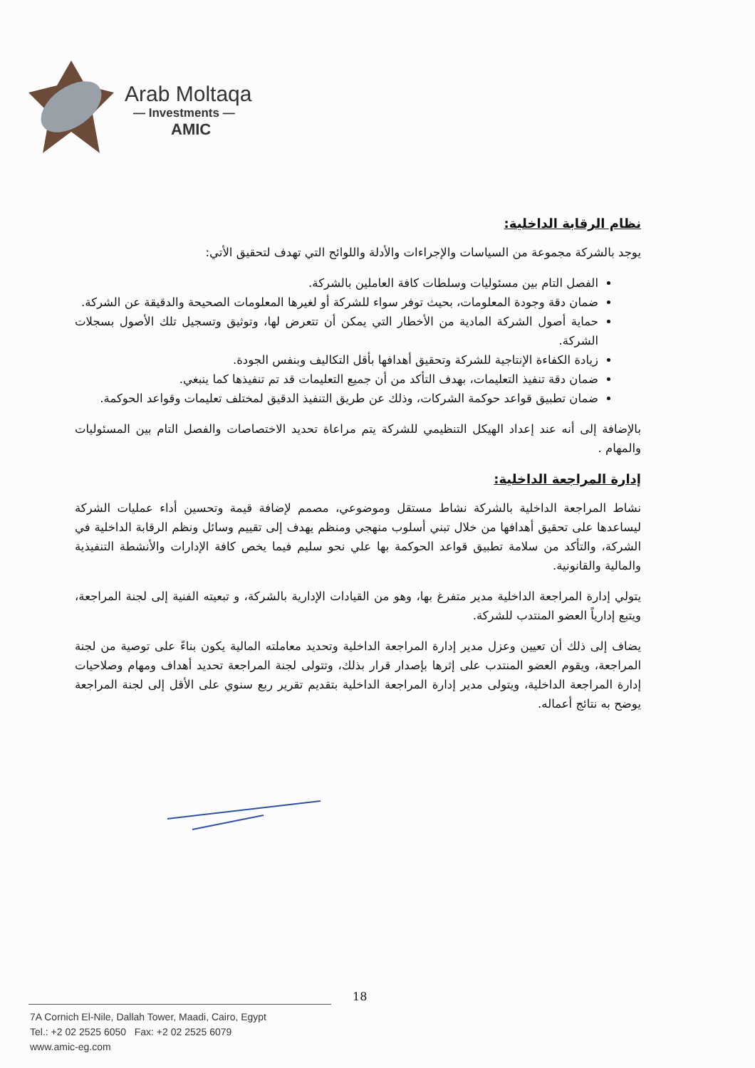Arab Moltaqa
— Investments —
AMIC
نظام الرقابة الداخلية:
يوجد بالشركة مجموعة من السياسات والإجراءات والأدلة واللوائح التي تهدف لتحقيق الأتي:
الفصل التام بين مسئوليات وسلطات كافة العاملين بالشركة.
ضمان دقة وجودة المعلومات، بحيث توفر سواء للشركة أو لغيرها المعلومات الصحيحة والدقيقة عن الشركة.
حماية أصول الشركة المادية من الأخطار التي يمكن أن تتعرض لها، وتوثيق وتسجيل تلك الأصول بسجلات الشركة.
زيادة الكفاءة الإنتاجية للشركة وتحقيق أهدافها بأقل التكاليف وبنفس الجودة.
ضمان دقة تنفيذ التعليمات، بهدف التأكد من أن جميع التعليمات قد تم تنفيذها كما ينبغي.
ضمان تطبيق قواعد حوكمة الشركات، وذلك عن طريق التنفيذ الدقيق لمختلف تعليمات وقواعد الحوكمة.
بالإضافة إلى أنه عند إعداد الهيكل التنظيمي للشركة يتم مراعاة تحديد الاختصاصات والفصل التام بين المسئوليات والمهام .
إدارة المراجعة الداخلية:
نشاط المراجعة الداخلية بالشركة نشاط مستقل وموضوعي، مصمم لإضافة قيمة وتحسين أداء عمليات الشركة ليساعدها على تحقيق أهدافها من خلال تبني أسلوب منهجي ومنظم يهدف إلى تقييم وسائل ونظم الرقابة الداخلية في الشركة، والتأكد من سلامة تطبيق قواعد الحوكمة بها علي نحو سليم فيما يخص كافة الإدارات والأنشطة التنفيذية والمالية والقانونية.
يتولي إدارة المراجعة الداخلية مدير متفرغ بها، وهو من القيادات الإدارية بالشركة، و تبعيته الفنية إلى لجنة المراجعة، ويتبع إدارياً العضو المنتدب للشركة.
يضاف إلى ذلك أن تعيين وعزل مدير إدارة المراجعة الداخلية وتحديد معاملته المالية يكون بناءً على توصية من لجنة المراجعة، ويقوم العضو المنتدب على إثرها بإصدار قرار بذلك، وتتولى لجنة المراجعة تحديد أهداف ومهام وصلاحيات إدارة المراجعة الداخلية، ويتولى مدير إدارة المراجعة الداخلية بتقديم تقرير ربع سنوي على الأقل إلى لجنة المراجعة يوضح به نتائج أعماله.
18
7A Cornich El-Nile, Dallah Tower, Maadi, Cairo, Egypt
Tel.: +2 02 2525 6050 Fax: +2 02 2525 6079
www.amic-eg.com